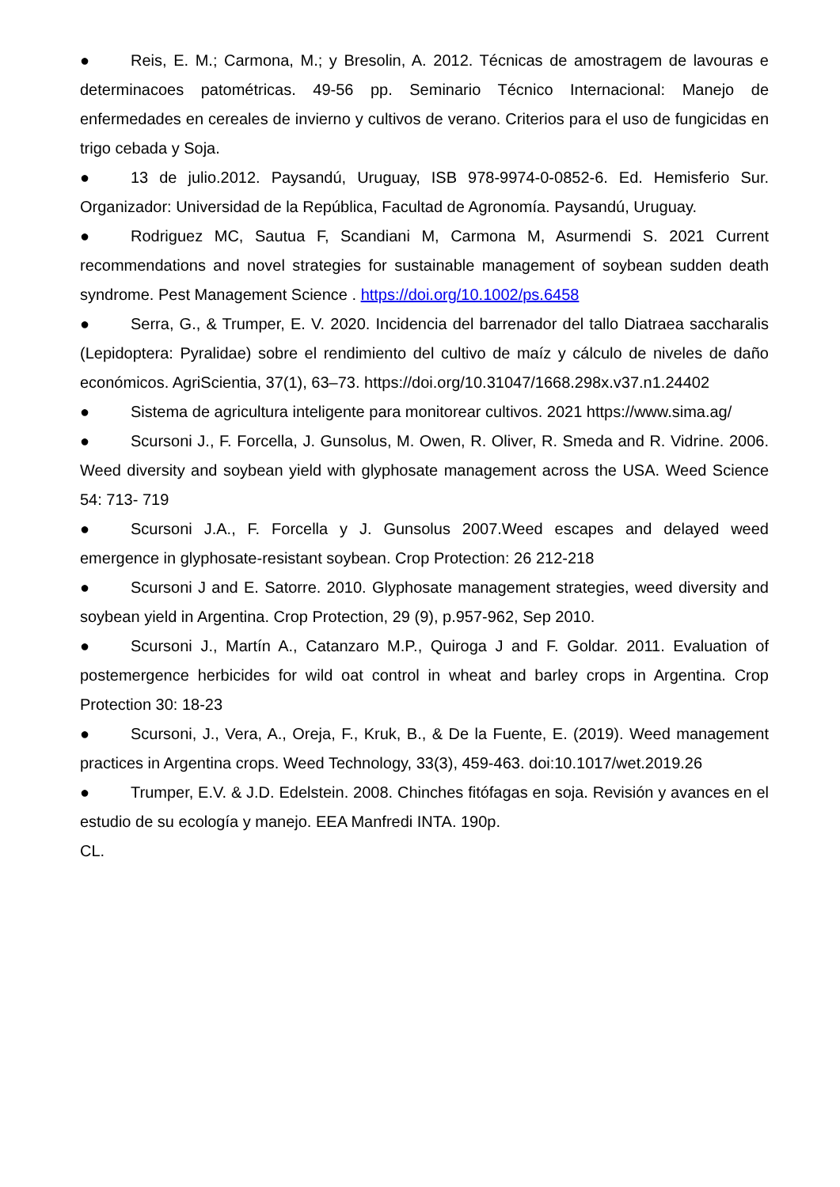● Reis, E. M.; Carmona, M.; y Bresolin, A. 2012. Técnicas de amostragem de lavouras e determinacoes patométricas. 49-56 pp. Seminario Técnico Internacional: Manejo de enfermedades en cereales de invierno y cultivos de verano. Criterios para el uso de fungicidas en trigo cebada y Soja.
● 13 de julio.2012. Paysandú, Uruguay, ISB 978-9974-0-0852-6. Ed. Hemisferio Sur. Organizador: Universidad de la República, Facultad de Agronomía. Paysandú, Uruguay.
● Rodriguez MC, Sautua F, Scandiani M, Carmona M, Asurmendi S. 2021 Current recommendations and novel strategies for sustainable management of soybean sudden death syndrome. Pest Management Science . https://doi.org/10.1002/ps.6458
● Serra, G., & Trumper, E. V. 2020. Incidencia del barrenador del tallo Diatraea saccharalis (Lepidoptera: Pyralidae) sobre el rendimiento del cultivo de maíz y cálculo de niveles de daño económicos. AgriScientia, 37(1), 63–73. https://doi.org/10.31047/1668.298x.v37.n1.24402
● Sistema de agricultura inteligente para monitorear cultivos. 2021 https://www.sima.ag/
● Scursoni J., F. Forcella, J. Gunsolus, M. Owen, R. Oliver, R. Smeda and R. Vidrine. 2006. Weed diversity and soybean yield with glyphosate management across the USA. Weed Science 54: 713- 719
● Scursoni J.A., F. Forcella y J. Gunsolus 2007.Weed escapes and delayed weed emergence in glyphosate-resistant soybean. Crop Protection: 26 212-218
● Scursoni J and E. Satorre. 2010. Glyphosate management strategies, weed diversity and soybean yield in Argentina. Crop Protection, 29 (9), p.957-962, Sep 2010.
● Scursoni J., Martín A., Catanzaro M.P., Quiroga J and F. Goldar. 2011. Evaluation of postemergence herbicides for wild oat control in wheat and barley crops in Argentina. Crop Protection 30: 18-23
● Scursoni, J., Vera, A., Oreja, F., Kruk, B., & De la Fuente, E. (2019). Weed management practices in Argentina crops. Weed Technology, 33(3), 459-463. doi:10.1017/wet.2019.26
● Trumper, E.V. & J.D. Edelstein. 2008. Chinches fitófagas en soja. Revisión y avances en el estudio de su ecología y manejo. EEA Manfredi INTA. 190p.
CL.